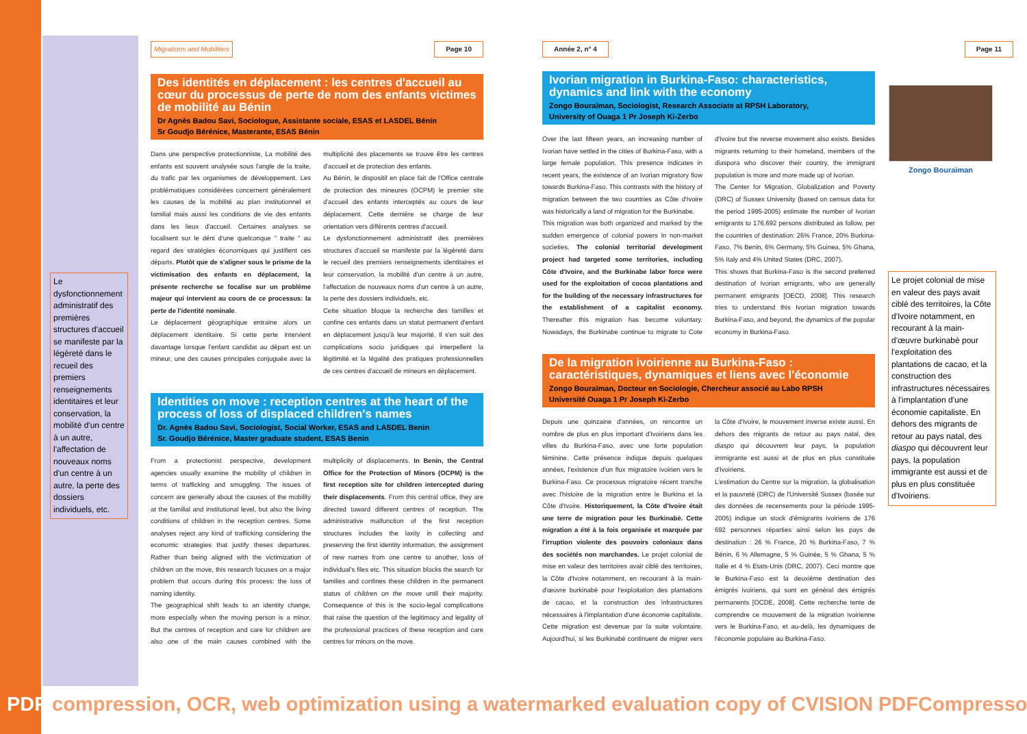Le dysfonctionnement administratif des premières structures d'accueil se manifeste par la légèreté dans le recueil des premiers renseignements identitaires et leur conservation, la mobilité d'un centre à un autre, l'affectation de nouveaux noms d'un centre à un autre, la perte des dossiers individuels, etc.
Migrations and Mobilities Page 10
Des identités en déplacement : les centres d'accueil au cœur du processus de perte de nom des enfants victimes de mobilité au Bénin
Dr Agnès Badou Savi, Sociologue, Assistante sociale, ESAS et LASDEL Bénin
Sr Goudjo Bérénice, Masterante, ESAS Bénin
Dans une perspective protectionniste, La mobilité des enfants est souvent analysée sous l'angle de la traite, du trafic par les organismes de développement. Les problématiques considérées concernent généralement les causes de la mobilité au plan institutionnel et familial mais aussi les conditions de vie des enfants dans les lieux d'accueil. Certaines analyses se focalisent sur le déni d'une quelconque " traite " au regard des stratégies économiques qui justifient ces départs. Plutôt que de s'aligner sous le prisme de la victimisation des enfants en déplacement, la présente recherche se focalise sur un problème majeur qui intervient au cours de ce processus: la perte de l'identité nominale.
Le déplacement géographique entraine alors un déplacement identitaire. Si cette perte intervient davantage lorsque l'enfant candidat au départ est un mineur, une des causes principales conjuguée avec la multiplicité des placements se trouve être les centres d'accueil et de protection des enfants.
Au Bénin, le dispositif en place fait de l'Office centrale de protection des mineures (OCPM) le premier site d'accueil des enfants interceptés au cours de leur déplacement. Cette dernière se charge de leur orientation vers différents centres d'accueil.
Le dysfonctionnement administratif des premières structures d'accueil se manifeste par la légèreté dans le recueil des premiers renseignements identitaires et leur conservation, la mobilité d'un centre à un autre, l'affectation de nouveaux noms d'un centre à un autre, la perte des dossiers individuels, etc.
Cette situation bloque la recherche des familles et confine ces enfants dans un statut permanent d'enfant en déplacement jusqu'à leur majorité. Il s'en suit des complications socio juridiques qui interpellent la légitimité et la légalité des pratiques professionnelles de ces centres d'accueil de mineurs en déplacement.
Identities on move : reception centres at the heart of the process of loss of displaced children's names
Dr. Agnès Badou Savi, Sociologist, Social Worker, ESAS and LASDEL Benin
Sr. Goudjo Bérénice, Master graduate student, ESAS Benin
From a protectionist perspective, development agencies usually examine the mobility of children in terms of trafficking and smuggling. The issues of concern are generally about the causes of the mobility at the familial and institutional level, but also the living conditions of children in the reception centres. Some analyses reject any kind of trafficking considering the economic strategies that justify theses departures. Rather than being aligned with the victimization of children on the move, this research focuses on a major problem that occurs during this process: the loss of naming identity.
The geographical shift leads to an identity change, more especially when the moving person is a minor. But the centres of reception and care for children are also one of the main causes combined with the multiplicity of displacements. In Benin, the Central Office for the Protection of Minors (OCPM) is the first reception site for children intercepted during their displacements. From this central office, they are directed toward different centres of reception. The administrative malfunction of the first reception structures includes the laxity in collecting and preserving the first identity information, the assignment of new names from one centre to another, loss of individual's files etc. This situation blocks the search for families and confines these children in the permanent status of children on the move until their majority. Consequence of this is the socio-legal complications that raise the question of the legitimacy and legality of the professional practices of these reception and care centres for minors on the move.
Année 2, n° 4
Ivorian migration in Burkina-Faso: characteristics, dynamics and link with the economy
Zongo Bouraïman, Sociologist, Research Associate at RPSH Laboratory,
University of Ouaga 1 Pr Joseph Ki-Zerbo
Over the last fifteen years, an increasing number of Ivorian have settled in the cities of Burkina-Faso, with a large female population. This presence indicates in recent years, the existence of an Ivorian migratory flow towards Burkina-Faso. This contrasts with the history of migration between the two countries as Côte d'Ivoire was historically a land of migration for the Burkinabe.
This migration was both organized and marked by the sudden emergence of colonial powers in non-market societies. The colonial territorial development project had targeted some territories, including Côte d'Ivoire, and the Burkinabe labor force were used for the exploitation of cocoa plantations and for the building of the necessary infrastructures for the establishment of a capitalist economy. Thereafter this migration has become voluntary. Nowadays, the Burkinabe continue to migrate to Cote d'Ivoire but the reverse movement also exists. Besides migrants returning to their homeland, members of the diaspora who discover their country, the immigrant population is more and more made up of Ivorian.
The Center for Migration, Globalization and Poverty (DRC) of Sussex University (based on census data for the period 1995-2005) estimate the number of Ivorian emigrants to 176,692 persons distributed as follow, per the countries of destination: 26% France, 20% Burkina-Faso, 7% Benin, 6% Germany, 5% Guinea, 5% Ghana, 5% Italy and 4% United States (DRC, 2007).
This shows that Burkina-Faso is the second preferred destination of Ivorian emigrants, who are generally permanent emigrants [OECD, 2008]. This research tries to understand this Ivorian migration towards Burkina-Faso, and beyond, the dynamics of the popular economy in Burkina-Faso.
De la migration ivoirienne au Burkina-Faso : caractéristiques, dynamiques et liens avec l'économie
Zongo Bouraïman, Docteur en Sociologie, Chercheur associé au Labo RPSH
Université Ouaga 1 Pr Joseph Ki-Zerbo
Depuis une quinzaine d'années, on rencontre un nombre de plus en plus important d'Ivoiriens dans les villes du Burkina-Faso, avec une forte population féminine. Cette présence indique depuis quelques années, l'existence d'un flux migratoire ivoirien vers le Burkina-Faso. Ce processus migratoire récent tranche avec l'histoire de la migration entre le Burkina et la Côte d'Ivoire. Historiquement, la Côte d'Ivoire était une terre de migration pour les Burkinabè. Cette migration a été à la fois organisée et marquée par l'irruption violente des pouvoirs coloniaux dans des sociétés non marchandes. Le projet colonial de mise en valeur des territoires avait ciblé des territoires, la Côte d'Ivoire notamment, en recourant à la main-d'œuvre burkinabè pour l'exploitation des plantations de cacao, et la construction des infrastructures nécessaires à l'implantation d'une économie capitaliste. Cette migration est devenue par la suite volontaire. Aujourd'hui, si les Burkinabè continuent de migrer vers la Côte d'Ivoire, le mouvement inverse existe aussi. En dehors des migrants de retour au pays natal, des diaspo qui découvrent leur pays, la population immigrante est aussi et de plus en plus constituée d'Ivoiriens.
L'estimation du Centre sur la migration, la globalisation et la pauvreté (DRC) de l'Université Sussex (basée sur des données de recensements pour la période 1995-2005) indique un stock d'émigrants ivoiriens de 176 692 personnes réparties ainsi selon les pays de destination : 26 % France, 20 % Burkina-Faso, 7 % Bénin, 6 % Allemagne, 5 % Guinée, 5 % Ghana, 5 % Italie et 4 % Etats-Unis (DRC, 2007). Ceci montre que le Burkina-Faso est la deuxième destination des émigrés ivoiriens, qui sont en général des émigrés permanents [OCDE, 2008]. Cette recherche tente de comprendre ce mouvement de la migration ivoirienne vers le Burkina-Faso, et au-delà, les dynamiques de l'économie populaire au Burkina-Faso.
Page 11
Zongo Bouraïman
Le projet colonial de mise en valeur des pays avait ciblé des territoires, la Côte d'Ivoire notamment, en recourant à la main-d'œuvre burkinabè pour l'exploitation des plantations de cacao, et la construction des infrastructures nécessaires à l'implantation d'une économie capitaliste. En dehors des migrants de retour au pays natal, des diaspo qui découvrent leur pays, la population immigrante est aussi et de plus en plus constituée d'Ivoiriens.
PDF compression, OCR, web optimization using a watermarked evaluation copy of CVISION PDFCompressor